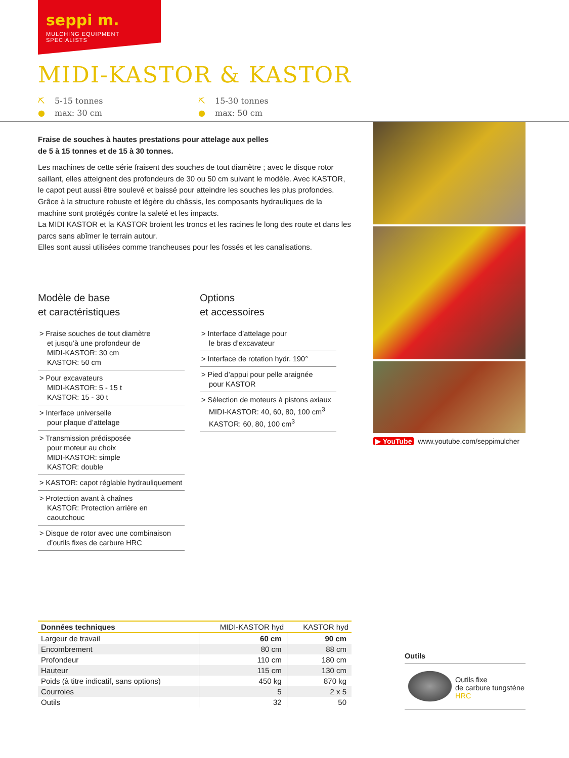seppi m.
MULCHING EQUIPMENT SPECIALISTS
MIDI-KASTOR & KASTOR
⛏ 5-15 tonnes
● max: 30 cm
⛏ 15-30 tonnes
● max: 50 cm
Fraise de souches à hautes prestations pour attelage aux pelles
de 5 à 15 tonnes et de 15 à 30 tonnes.
Les machines de cette série fraisent des souches de tout diamètre ; avec le disque rotor saillant, elles atteignent des profondeurs de 30 ou 50 cm suivant le modèle. Avec KASTOR, le capot peut aussi être soulevé et baissé pour atteindre les souches les plus profondes. Grâce à la structure robuste et légère du châssis, les composants hydrauliques de la machine sont protégés contre la saleté et les impacts.
La MIDI KASTOR et la KASTOR broient les troncs et les racines le long des route et dans les parcs sans abîmer le terrain autour.
Elles sont aussi utilisées comme trancheuses pour les fossés et les canalisations.
▶ YouTube www.youtube.com/seppimulcher
Modèle de base
et caractéristiques
> Fraise souches de tout diamètre
et jusqu’à une profondeur de
MIDI-KASTOR: 30 cm
KASTOR: 50 cm
> Pour excavateurs
MIDI-KASTOR: 5 - 15 t
KASTOR: 15 - 30 t
> Interface universelle
pour plaque d’attelage
> Transmission prédisposée
pour moteur au choix
MIDI-KASTOR: simple
KASTOR: double
> KASTOR: capot réglable hydrauliquement
> Protection avant à chaînes
KASTOR: Protection arrière en caoutchouc
> Disque de rotor avec une combinaison
d’outils fixes de carbure HRC
Options
et accessoires
> Interface d’attelage pour
le bras d’excavateur
> Interface de rotation hydr. 190°
> Pied d’appui pour pelle araignée
pour KASTOR
> Sélection de moteurs à pistons axiaux
MIDI-KASTOR: 40, 60, 80, 100 cm<sup>3</sup>
KASTOR: 60, 80, 100 cm<sup>3</sup>
| Données techniques | MIDI-KASTOR hyd | KASTOR hyd |
| --- | --- | --- |
| Largeur de travail | 60 cm | 90 cm |
| Encombrement | 80 cm | 88 cm |
| Profondeur | 110 cm | 180 cm |
| Hauteur | 115 cm | 130 cm |
| Poids (à titre indicatif, sans options) | 450 kg | 870 kg |
| Courroies | 5 | 2 x 5 |
| Outils | 32 | 50 |
Outils
Outils fixe
de carbure tungstène
HRC